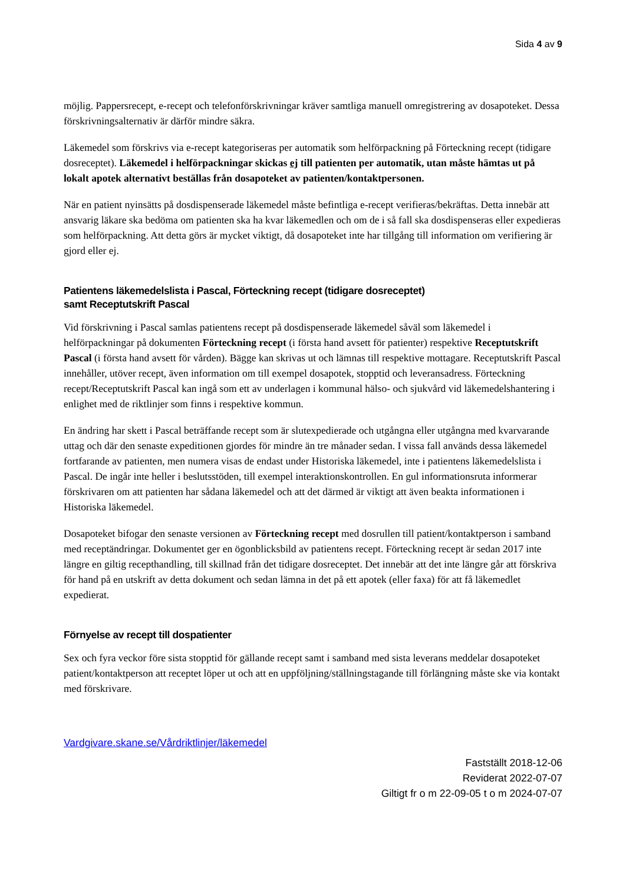Sida 4 av 9
möjlig. Pappersrecept, e-recept och telefonförskrivningar kräver samtliga manuell omregistrering av dosapoteket. Dessa förskrivningsalternativ är därför mindre säkra.
Läkemedel som förskrivs via e-recept kategoriseras per automatik som helförpackning på Förteckning recept (tidigare dosreceptet). Läkemedel i helförpackningar skickas ej till patienten per automatik, utan måste hämtas ut på lokalt apotek alternativt beställas från dosapoteket av patienten/kontaktpersonen.
När en patient nyinsätts på dosdispenserade läkemedel måste befintliga e-recept verifieras/bekräftas. Detta innebär att ansvarig läkare ska bedöma om patienten ska ha kvar läkemedlen och om de i så fall ska dosdispenseras eller expedieras som helförpackning. Att detta görs är mycket viktigt, då dosapoteket inte har tillgång till information om verifiering är gjord eller ej.
Patientens läkemedelslista i Pascal, Förteckning recept (tidigare dosreceptet)
samt Receptutskrift Pascal
Vid förskrivning i Pascal samlas patientens recept på dosdispenserade läkemedel såväl som läkemedel i helförpackningar på dokumenten Förteckning recept (i första hand avsett för patienter) respektive Receptutskrift Pascal (i första hand avsett för vården). Bägge kan skrivas ut och lämnas till respektive mottagare. Receptutskrift Pascal innehåller, utöver recept, även information om till exempel dosapotek, stopptid och leveransadress. Förteckning recept/Receptutskrift Pascal kan ingå som ett av underlagen i kommunal hälso- och sjukvård vid läkemedelshantering i enlighet med de riktlinjer som finns i respektive kommun.
En ändring har skett i Pascal beträffande recept som är slutexpedierade och utgångna eller utgångna med kvarvarande uttag och där den senaste expeditionen gjordes för mindre än tre månader sedan. I vissa fall används dessa läkemedel fortfarande av patienten, men numera visas de endast under Historiska läkemedel, inte i patientens läkemedelslista i Pascal. De ingår inte heller i beslutsstöden, till exempel interaktionskontrollen. En gul informationsruta informerar förskrivaren om att patienten har sådana läkemedel och att det därmed är viktigt att även beakta informationen i Historiska läkemedel.
Dosapoteket bifogar den senaste versionen av Förteckning recept med dosrullen till patient/kontaktperson i samband med receptändringar. Dokumentet ger en ögonblicksbild av patientens recept. Förteckning recept är sedan 2017 inte längre en giltig recepthandling, till skillnad från det tidigare dosreceptet. Det innebär att det inte längre går att förskriva för hand på en utskrift av detta dokument och sedan lämna in det på ett apotek (eller faxa) för att få läkemedlet expedierat.
Förnyelse av recept till dospatienter
Sex och fyra veckor före sista stopptid för gällande recept samt i samband med sista leverans meddelar dosapoteket patient/kontaktperson att receptet löper ut och att en uppföljning/ställningstagande till förlängning måste ske via kontakt med förskrivare.
Vardgivare.skane.se/Vårdriktlinjer/läkemedel
Fastställt 2018-12-06
Reviderat 2022-07-07
Giltigt fr o m 22-09-05 t o m 2024-07-07